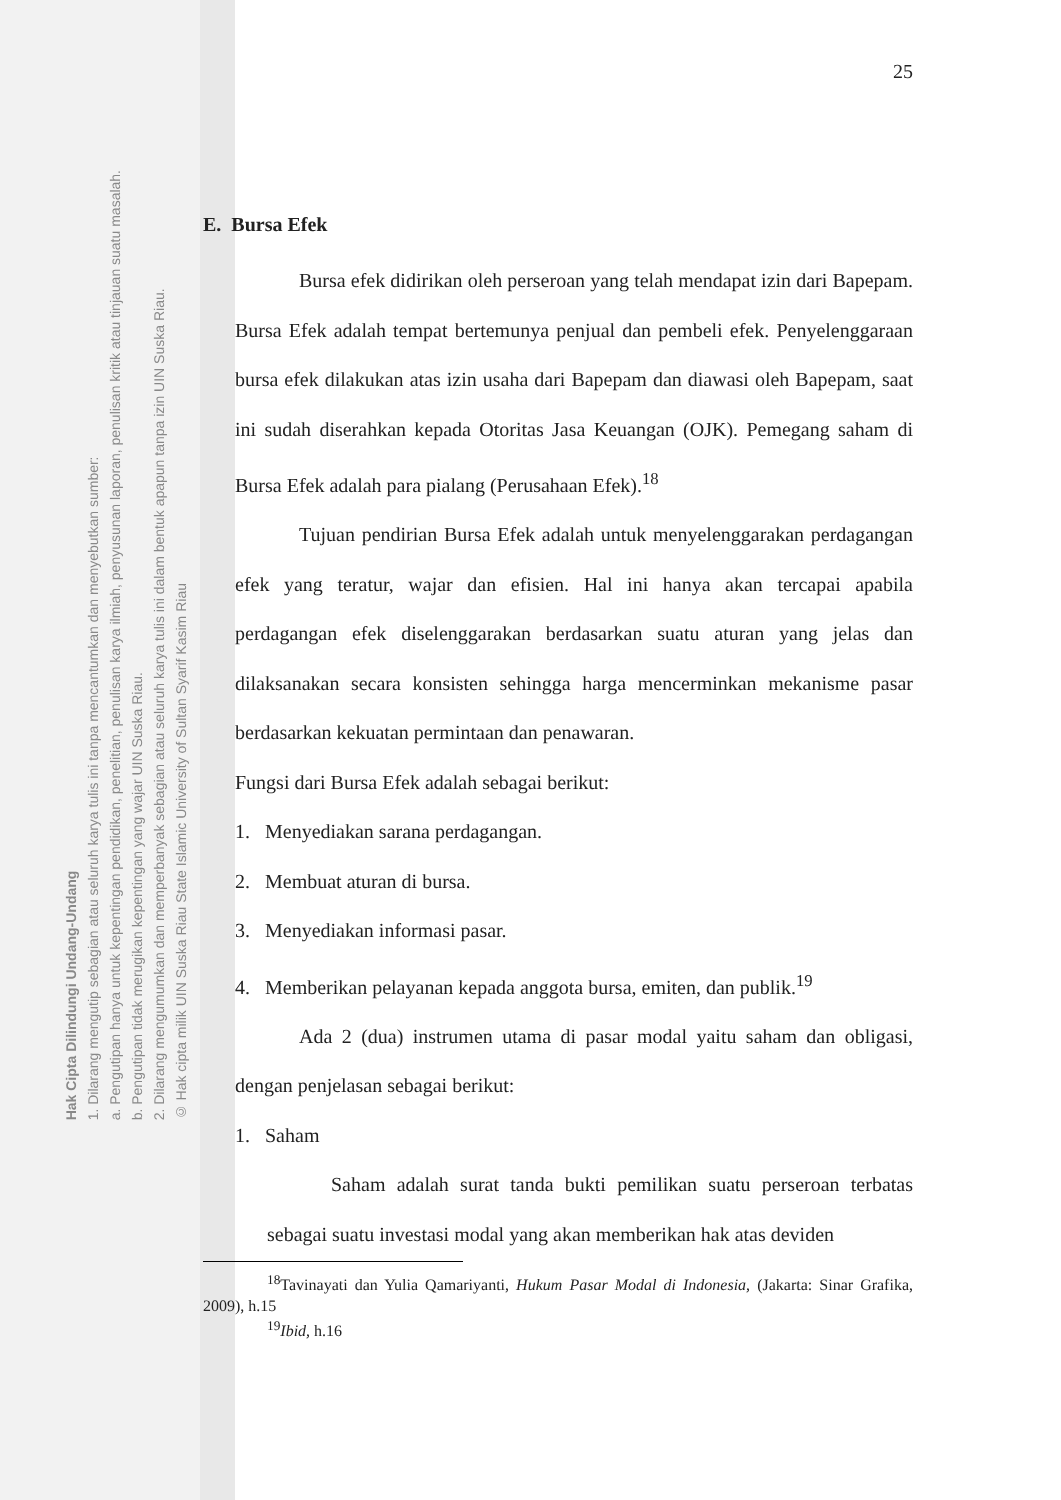25
E. Bursa Efek
Bursa efek didirikan oleh perseroan yang telah mendapat izin dari Bapepam. Bursa Efek adalah tempat bertemunya penjual dan pembeli efek. Penyelenggaraan bursa efek dilakukan atas izin usaha dari Bapepam dan diawasi oleh Bapepam, saat ini sudah diserahkan kepada Otoritas Jasa Keuangan (OJK). Pemegang saham di Bursa Efek adalah para pialang (Perusahaan Efek).<sup>18</sup>
Tujuan pendirian Bursa Efek adalah untuk menyelenggarakan perdagangan efek yang teratur, wajar dan efisien. Hal ini hanya akan tercapai apabila perdagangan efek diselenggarakan berdasarkan suatu aturan yang jelas dan dilaksanakan secara konsisten sehingga harga mencerminkan mekanisme pasar berdasarkan kekuatan permintaan dan penawaran.
Fungsi dari Bursa Efek adalah sebagai berikut:
1. Menyediakan sarana perdagangan.
2. Membuat aturan di bursa.
3. Menyediakan informasi pasar.
4. Memberikan pelayanan kepada anggota bursa, emiten, dan publik.<sup>19</sup>
Ada 2 (dua) instrumen utama di pasar modal yaitu saham dan obligasi, dengan penjelasan sebagai berikut:
1. Saham
Saham adalah surat tanda bukti pemilikan suatu perseroan terbatas sebagai suatu investasi modal yang akan memberikan hak atas deviden
<sup>18</sup> Tavinayati dan Yulia Qamariyanti, Hukum Pasar Modal di Indonesia, (Jakarta: Sinar Grafika, 2009), h.15
<sup>19</sup> Ibid, h.16
Hak Cipta Dilindungi Undang-Undang
1. Dilarang mengutip sebagian atau seluruh karya tulis ini tanpa mencantumkan dan menyebutkan sumber:
a. Pengutipan hanya untuk kepentingan pendidikan, penelitian, penulisan karya ilmiah, penyusunan laporan, penulisan kritik atau tinjauan suatu masalah.
b. Pengutipan tidak merugikan kepentingan yang wajar UIN Suska Riau.
2. Dilarang mengumumkan dan memperbanyak sebagian atau seluruh karya tulis ini dalam bentuk apapun tanpa izin UIN Suska Riau.
© Hak cipta milik UIN Suska Riau State Islamic University of Sultan Syarif Kasim Riau